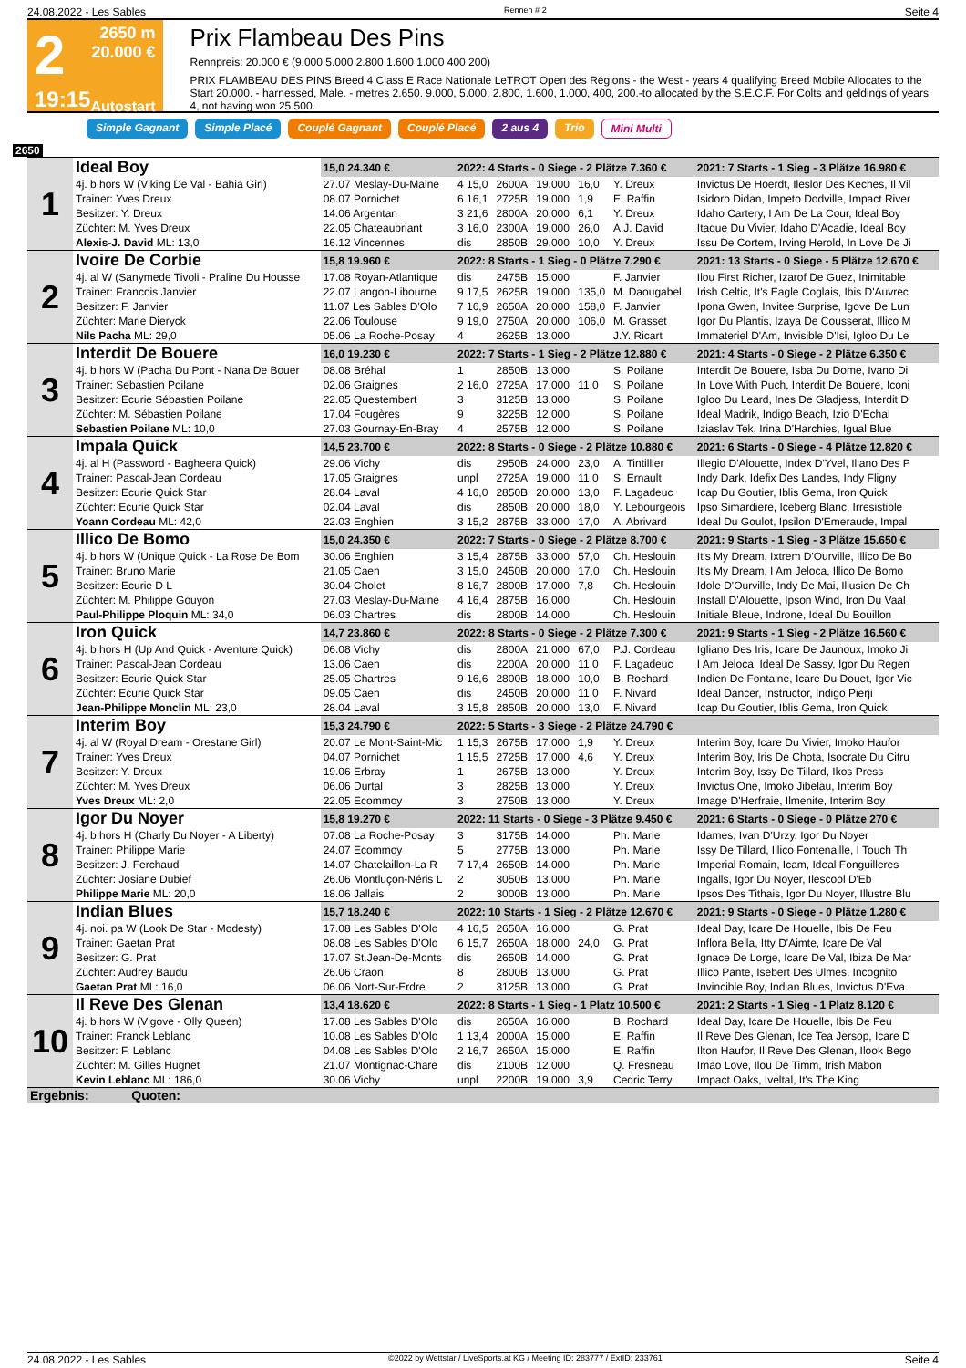24.08.2022 - Les Sables Rennen # 2 Seite 4
2
19:15
2650 m
20.000 €
Autostart
Prix Flambeau Des Pins
Rennpreis: 20.000 € (9.000 5.000 2.800 1.600 1.000 400 200)
PRIX FLAMBEAU DES PINS Breed 4 Class E Race Nationale LeTROT Open des Régions - the West - years 4 qualifying Breed Mobile Allocates to the Start 20.000. - harnessed, Male. - metres 2.650. 9.000, 5.000, 2.800, 1.600, 1.000, 400, 200.-to allocated by the S.E.C.F. For Colts and geldings of years 4, not having won 25.500.
Simple Gagnant Simple Placé Couplé Gagnant Couplé Placé 2 aus 4 Trio Mini Multi
2650
| 1 | Ideal Boy | 15,0 24.340 € | 2022: 4 Starts - 0 Siege - 2 Plätze 7.360 € | | | | | 2021: 7 Starts - 1 Sieg - 3 Plätze 16.980 € |
| | 4j. b hors W (Viking De Val - Bahia Girl) | 27.07 Meslay-Du-Maine | 4 15,0 | 2600A | 19.000 | 16,0 | Y. Dreux | Invictus De Hoerdt, Ileslor Des Keches, Il Vil |
| | Trainer: Yves Dreux | 08.07 Pornichet | 6 16,1 | 2725B | 19.000 | 1,9 | E. Raffin | Isidoro Didan, Impeto Dodville, Impact River |
| | Besitzer: Y. Dreux | 14.06 Argentan | 3 21,6 | 2800A | 20.000 | 6,1 | Y. Dreux | Idaho Cartery, I Am De La Cour, Ideal Boy |
| | Züchter: M. Yves Dreux | 22.05 Chateaubriant | 3 16,0 | 2300A | 19.000 | 26,0 | A.J. David | Itaque Du Vivier, Idaho D'Acadie, Ideal Boy |
| | Alexis-J. David ML: 13,0 | 16.12 Vincennes | dis | 2850B | 29.000 | 10,0 | Y. Dreux | Issu De Cortem, Irving Herold, In Love De Ji |
| 2 | Ivoire De Corbie | 15,8 19.960 € | 2022: 8 Starts - 1 Sieg - 0 Plätze 7.290 € | | | | | 2021: 13 Starts - 0 Siege - 5 Plätze 12.670 € |
| | 4j. al W (Sanymede Tivoli - Praline Du Housse | 17.08 Royan-Atlantique | dis | 2475B | 15.000 | | F. Janvier | Ilou First Richer, Izarof De Guez, Inimitable |
| | Trainer: Francois Janvier | 22.07 Langon-Libourne | 9 17,5 | 2625B | 19.000 | 135,0 | M. Daougabel | Irish Celtic, It's Eagle Coglais, Ibis D'Auvrec |
| | Besitzer: F. Janvier | 11.07 Les Sables D'Olo | 7 16,9 | 2650A | 20.000 | 158,0 | F. Janvier | Ipona Gwen, Invitee Surprise, Igove De Lun |
| | Züchter: Marie Dieryck | 22.06 Toulouse | 9 19,0 | 2750A | 20.000 | 106,0 | M. Grasset | Igor Du Plantis, Izaya De Cousserat, Illico M |
| | Nils Pacha ML: 29,0 | 05.06 La Roche-Posay | 4 | 2625B | 13.000 | | J.Y. Ricart | Immateriel D'Am, Invisible D'Isi, Igloo Du Le |
| 3 | Interdit De Bouere | 16,0 19.230 € | 2022: 7 Starts - 1 Sieg - 2 Plätze 12.880 € | | | | | 2021: 4 Starts - 0 Siege - 2 Plätze 6.350 € |
| | 4j. b hors W (Pacha Du Pont - Nana De Bouer | 08.08 Bréhal | 1 | 2850B | 13.000 | | S. Poilane | Interdit De Bouere, Isba Du Dome, Ivano Di |
| | Trainer: Sebastien Poilane | 02.06 Graignes | 2 16,0 | 2725A | 17.000 | 11,0 | S. Poilane | In Love With Puch, Interdit De Bouere, Iconi |
| | Besitzer: Ecurie Sébastien Poilane | 22.05 Questembert | 3 | 3125B | 13.000 | | S. Poilane | Igloo Du Leard, Ines De Gladjess, Interdit D |
| | Züchter: M. Sébastien Poilane | 17.04 Fougères | 9 | 3225B | 12.000 | | S. Poilane | Ideal Madrik, Indigo Beach, Izio D'Echal |
| | Sebastien Poilane ML: 10,0 | 27.03 Gournay-En-Bray | 4 | 2575B | 12.000 | | S. Poilane | Iziaslav Tek, Irina D'Harchies, Igual Blue |
| 4 | Impala Quick | 14,5 23.700 € | 2022: 8 Starts - 0 Siege - 2 Plätze 10.880 € | | | | | 2021: 6 Starts - 0 Siege - 4 Plätze 12.820 € |
| | 4j. al H (Password - Bagheera Quick) | 29.06 Vichy | dis | 2950B | 24.000 | 23,0 | A. Tintillier | Illegio D'Alouette, Index D'Yvel, Iliano Des P |
| | Trainer: Pascal-Jean Cordeau | 17.05 Graignes | unpl | 2725A | 19.000 | 11,0 | S. Ernault | Indy Dark, Idefix Des Landes, Indy Fligny |
| | Besitzer: Ecurie Quick Star | 28.04 Laval | 4 16,0 | 2850B | 20.000 | 13,0 | F. Lagadeuc | Icap Du Goutier, Iblis Gema, Iron Quick |
| | Züchter: Ecurie Quick Star | 02.04 Laval | dis | 2850B | 20.000 | 18,0 | Y. Lebourgeois | Ipso Simardiere, Iceberg Blanc, Irresistible |
| | Yoann Cordeau ML: 42,0 | 22.03 Enghien | 3 15,2 | 2875B | 33.000 | 17,0 | A. Abrivard | Ideal Du Goulot, Ipsilon D'Emeraude, Impal |
| 5 | Illico De Bomo | 15,0 24.350 € | 2022: 7 Starts - 0 Siege - 2 Plätze 8.700 € | | | | | 2021: 9 Starts - 1 Sieg - 3 Plätze 15.650 € |
| | 4j. b hors W (Unique Quick - La Rose De Bom | 30.06 Enghien | 3 15,4 | 2875B | 33.000 | 57,0 | Ch. Heslouin | It's My Dream, Ixtrem D'Ourville, Illico De Bo |
| | Trainer: Bruno Marie | 21.05 Caen | 3 15,0 | 2450B | 20.000 | 17,0 | Ch. Heslouin | It's My Dream, I Am Jeloca, Illico De Bomo |
| | Besitzer: Ecurie D L | 30.04 Cholet | 8 16,7 | 2800B | 17.000 | 7,8 | Ch. Heslouin | Idole D'Ourville, Indy De Mai, Illusion De Ch |
| | Züchter: M. Philippe Gouyon | 27.03 Meslay-Du-Maine | 4 16,4 | 2875B | 16.000 | | Ch. Heslouin | Install D'Alouette, Ipson Wind, Iron Du Vaal |
| | Paul-Philippe Ploquin ML: 34,0 | 06.03 Chartres | dis | 2800B | 14.000 | | Ch. Heslouin | Initiale Bleue, Indrone, Ideal Du Bouillon |
| 6 | Iron Quick | 14,7 23.860 € | 2022: 8 Starts - 0 Siege - 2 Plätze 7.300 € | | | | | 2021: 9 Starts - 1 Sieg - 2 Plätze 16.560 € |
| | 4j. b hors H (Up And Quick - Aventure Quick) | 06.08 Vichy | dis | 2800A | 21.000 | 67,0 | P.J. Cordeau | Igliano Des Iris, Icare De Jaunoux, Imoko Ji |
| | Trainer: Pascal-Jean Cordeau | 13.06 Caen | dis | 2200A | 20.000 | 11,0 | F. Lagadeuc | I Am Jeloca, Ideal De Sassy, Igor Du Regen |
| | Besitzer: Ecurie Quick Star | 25.05 Chartres | 9 16,6 | 2800B | 18.000 | 10,0 | B. Rochard | Indien De Fontaine, Icare Du Douet, Igor Vic |
| | Züchter: Ecurie Quick Star | 09.05 Caen | dis | 2450B | 20.000 | 11,0 | F. Nivard | Ideal Dancer, Instructor, Indigo Pierji |
| | Jean-Philippe Monclin ML: 23,0 | 28.04 Laval | 3 15,8 | 2850B | 20.000 | 13,0 | F. Nivard | Icap Du Goutier, Iblis Gema, Iron Quick |
| 7 | Interim Boy | 15,3 24.790 € | 2022: 5 Starts - 3 Siege - 2 Plätze 24.790 € | | | | | |
| | 4j. al W (Royal Dream - Orestane Girl) | 20.07 Le Mont-Saint-Mic | 1 15,3 | 2675B | 17.000 | 1,9 | Y. Dreux | Interim Boy, Icare Du Vivier, Imoko Haufor |
| | Trainer: Yves Dreux | 04.07 Pornichet | 1 15,5 | 2725B | 17.000 | 4,6 | Y. Dreux | Interim Boy, Iris De Chota, Isocrate Du Citru |
| | Besitzer: Y. Dreux | 19.06 Erbray | 1 | 2675B | 13.000 | | Y. Dreux | Interim Boy, Issy De Tillard, Ikos Press |
| | Züchter: M. Yves Dreux | 06.06 Durtal | 3 | 2825B | 13.000 | | Y. Dreux | Invictus One, Imoko Jibelau, Interim Boy |
| | Yves Dreux ML: 2,0 | 22.05 Ecommoy | 3 | 2750B | 13.000 | | Y. Dreux | Image D'Herfraie, Ilmenite, Interim Boy |
| 8 | Igor Du Noyer | 15,8 19.270 € | 2022: 11 Starts - 0 Siege - 3 Plätze 9.450 € | | | | | 2021: 6 Starts - 0 Siege - 0 Plätze 270 € |
| | 4j. b hors H (Charly Du Noyer - A Liberty) | 07.08 La Roche-Posay | 3 | 3175B | 14.000 | | Ph. Marie | Idames, Ivan D'Urzy, Igor Du Noyer |
| | Trainer: Philippe Marie | 24.07 Ecommoy | 5 | 2775B | 13.000 | | Ph. Marie | Issy De Tillard, Illico Fontenaille, I Touch Th |
| | Besitzer: J. Ferchaud | 14.07 Chatelaillon-La R | 7 17,4 | 2650B | 14.000 | | Ph. Marie | Imperial Romain, Icam, Ideal Fonguilleres |
| | Züchter: Josiane Dubief | 26.06 Montluçon-Néris L | 2 | 3050B | 13.000 | | Ph. Marie | Ingalls, Igor Du Noyer, Ilescool D'Eb |
| | Philippe Marie ML: 20,0 | 18.06 Jallais | 2 | 3000B | 13.000 | | Ph. Marie | Ipsos Des Tithais, Igor Du Noyer, Illustre Blu |
| 9 | Indian Blues | 15,7 18.240 € | 2022: 10 Starts - 1 Sieg - 2 Plätze 12.670 € | | | | | 2021: 9 Starts - 0 Siege - 0 Plätze 1.280 € |
| | 4j. noi. pa W (Look De Star - Modesty) | 17.08 Les Sables D'Olo | 4 16,5 | 2650A | 16.000 | | G. Prat | Ideal Day, Icare De Houelle, Ibis De Feu |
| | Trainer: Gaetan Prat | 08.08 Les Sables D'Olo | 6 15,7 | 2650A | 18.000 | 24,0 | G. Prat | Inflora Bella, Itty D'Aimte, Icare De Val |
| | Besitzer: G. Prat | 17.07 St.Jean-De-Monts | dis | 2650B | 14.000 | | G. Prat | Ignace De Lorge, Icare De Val, Ibiza De Mar |
| | Züchter: Audrey Baudu | 26.06 Craon | 8 | 2800B | 13.000 | | G. Prat | Illico Pante, Isebert Des Ulmes, Incognito |
| | Gaetan Prat ML: 16,0 | 06.06 Nort-Sur-Erdre | 2 | 3125B | 13.000 | | G. Prat | Invincible Boy, Indian Blues, Invictus D'Eva |
| 10 | Il Reve Des Glenan | 13,4 18.620 € | 2022: 8 Starts - 1 Sieg - 1 Platz 10.500 € | | | | | 2021: 2 Starts - 1 Sieg - 1 Platz 8.120 € |
| | 4j. b hors W (Vigove - Olly Queen) | 17.08 Les Sables D'Olo | dis | 2650A | 16.000 | | B. Rochard | Ideal Day, Icare De Houelle, Ibis De Feu |
| | Trainer: Franck Leblanc | 10.08 Les Sables D'Olo | 1 13,4 | 2000A | 15.000 | | E. Raffin | Il Reve Des Glenan, Ice Tea Jersop, Icare D |
| | Besitzer: F. Leblanc | 04.08 Les Sables D'Olo | 2 16,7 | 2650A | 15.000 | | E. Raffin | Ilton Haufor, Il Reve Des Glenan, Ilook Bego |
| | Züchter: M. Gilles Hugnet | 21.07 Montignac-Chare | dis | 2100B | 12.000 | | Q. Fresneau | Imao Love, Ilou De Timm, Irish Mabon |
| | Kevin Leblanc ML: 186,0 | 30.06 Vichy | unpl | 2200B | 19.000 | 3,9 | Cedric Terry | Impact Oaks, Iveltal, It's The King |
| Ergebnis: Quoten: | | | | | | | | |
24.08.2022 - Les Sables ©2022 by Wettstar / LiveSports.at KG / Meeting ID: 283777 / ExtID: 233761 Seite 4